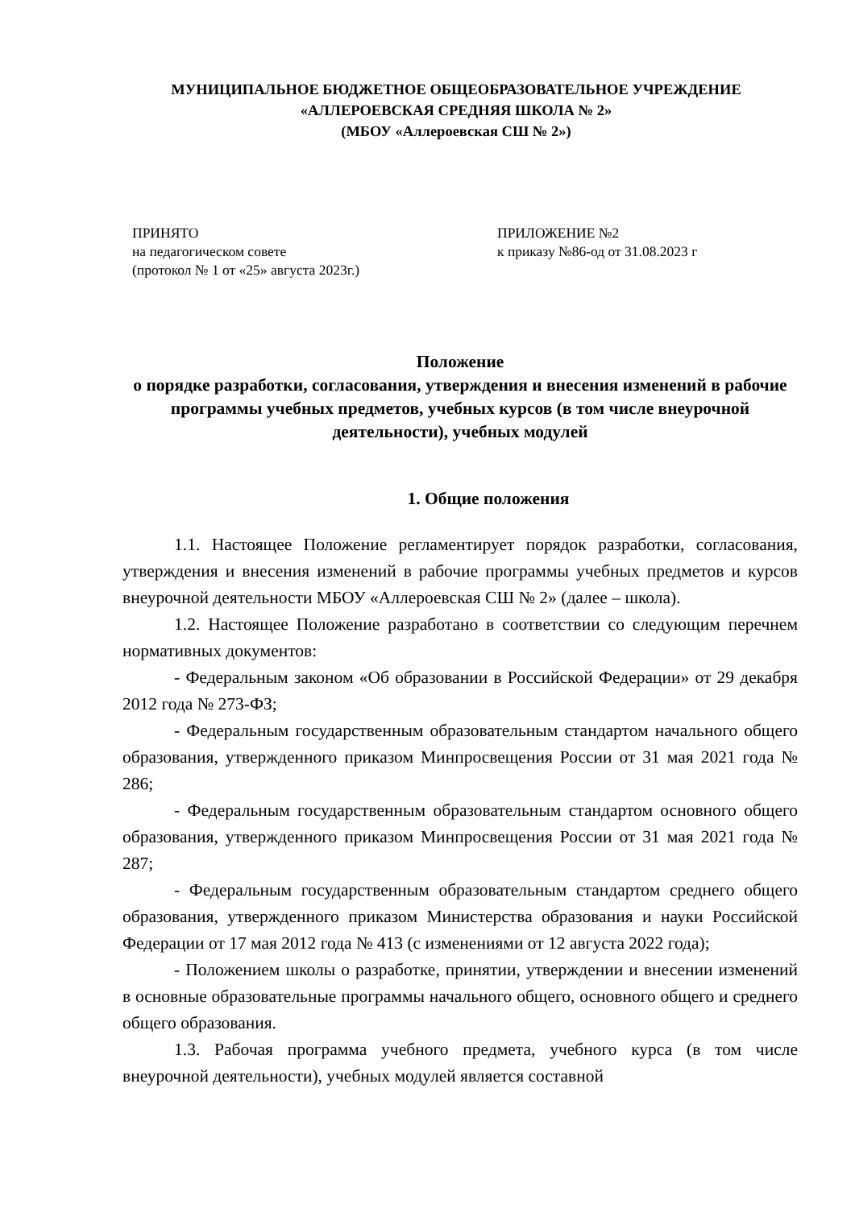МУНИЦИПАЛЬНОЕ БЮДЖЕТНОЕ ОБЩЕОБРАЗОВАТЕЛЬНОЕ УЧРЕЖДЕНИЕ
«АЛЛЕРОЕВСКАЯ СРЕДНЯЯ ШКОЛА № 2»
(МБОУ «Аллероевская СШ № 2»)
ПРИНЯТО
на педагогическом совете
(протокол № 1 от «25» августа 2023г.)
ПРИЛОЖЕНИЕ №2
к приказу №86-од от 31.08.2023 г
Положение
о порядке разработки, согласования, утверждения и внесения изменений в рабочие программы учебных предметов, учебных курсов (в том числе внеурочной деятельности), учебных модулей
1. Общие положения
1.1. Настоящее Положение регламентирует порядок разработки, согласования, утверждения и внесения изменений в рабочие программы учебных предметов и курсов внеурочной деятельности МБОУ «Аллероевская СШ № 2» (далее – школа).
1.2. Настоящее Положение разработано в соответствии со следующим перечнем нормативных документов:
- Федеральным законом «Об образовании в Российской Федерации» от 29 декабря 2012 года № 273-ФЗ;
- Федеральным государственным образовательным стандартом начального общего образования, утвержденного приказом Минпросвещения России от 31 мая 2021 года № 286;
- Федеральным государственным образовательным стандартом основного общего образования, утвержденного приказом Минпросвещения России от 31 мая 2021 года № 287;
- Федеральным государственным образовательным стандартом среднего общего образования, утвержденного приказом Министерства образования и науки Российской Федерации от 17 мая 2012 года № 413 (с изменениями от 12 августа 2022 года);
- Положением школы о разработке, принятии, утверждении и внесении изменений в основные образовательные программы начального общего, основного общего и среднего общего образования.
1.3. Рабочая программа учебного предмета, учебного курса (в том числе внеурочной деятельности), учебных модулей является составной